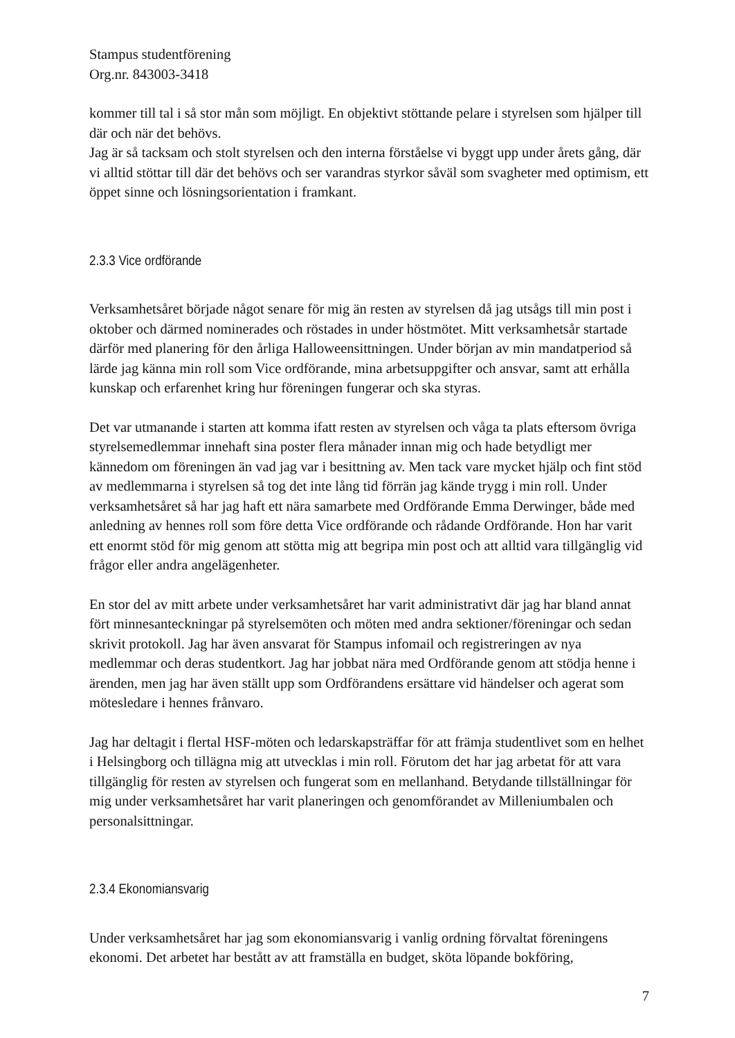Stampus studentförening
Org.nr. 843003-3418
kommer till tal i så stor mån som möjligt. En objektivt stöttande pelare i styrelsen som hjälper till där och när det behövs.
Jag är så tacksam och stolt styrelsen och den interna förståelse vi byggt upp under årets gång, där vi alltid stöttar till där det behövs och ser varandras styrkor såväl som svagheter med optimism, ett öppet sinne och lösningsorientation i framkant.
2.3.3 Vice ordförande
Verksamhetsåret började något senare för mig än resten av styrelsen då jag utsågs till min post i oktober och därmed nominerades och röstades in under höstmötet. Mitt verksamhetsår startade därför med planering för den årliga Halloweensittningen. Under början av min mandatperiod så lärde jag känna min roll som Vice ordförande, mina arbetsuppgifter och ansvar, samt att erhålla kunskap och erfarenhet kring hur föreningen fungerar och ska styras.
Det var utmanande i starten att komma ifatt resten av styrelsen och våga ta plats eftersom övriga styrelsemedlemmar innehaft sina poster flera månader innan mig och hade betydligt mer kännedom om föreningen än vad jag var i besittning av. Men tack vare mycket hjälp och fint stöd av medlemmarna i styrelsen så tog det inte lång tid förrän jag kände trygg i min roll. Under verksamhetsåret så har jag haft ett nära samarbete med Ordförande Emma Derwinger, både med anledning av hennes roll som före detta Vice ordförande och rådande Ordförande. Hon har varit ett enormt stöd för mig genom att stötta mig att begripa min post och att alltid vara tillgänglig vid frågor eller andra angelägenheter.
En stor del av mitt arbete under verksamhetsåret har varit administrativt där jag har bland annat fört minnesanteckningar på styrelsemöten och möten med andra sektioner/föreningar och sedan skrivit protokoll. Jag har även ansvarat för Stampus infomail och registreringen av nya medlemmar och deras studentkort. Jag har jobbat nära med Ordförande genom att stödja henne i ärenden, men jag har även ställt upp som Ordförandens ersättare vid händelser och agerat som mötesledare i hennes frånvaro.
Jag har deltagit i flertal HSF-möten och ledarskapsträffar för att främja studentlivet som en helhet i Helsingborg och tillägna mig att utvecklas i min roll. Förutom det har jag arbetat för att vara tillgänglig för resten av styrelsen och fungerat som en mellanhand. Betydande tillställningar för mig under verksamhetsåret har varit planeringen och genomförandet av Milleniumbalen och personalsittningar.
2.3.4 Ekonomiansvarig
Under verksamhetsåret har jag som ekonomiansvarig i vanlig ordning förvaltat föreningens ekonomi. Det arbetet har bestått av att framställa en budget, sköta löpande bokföring,
7